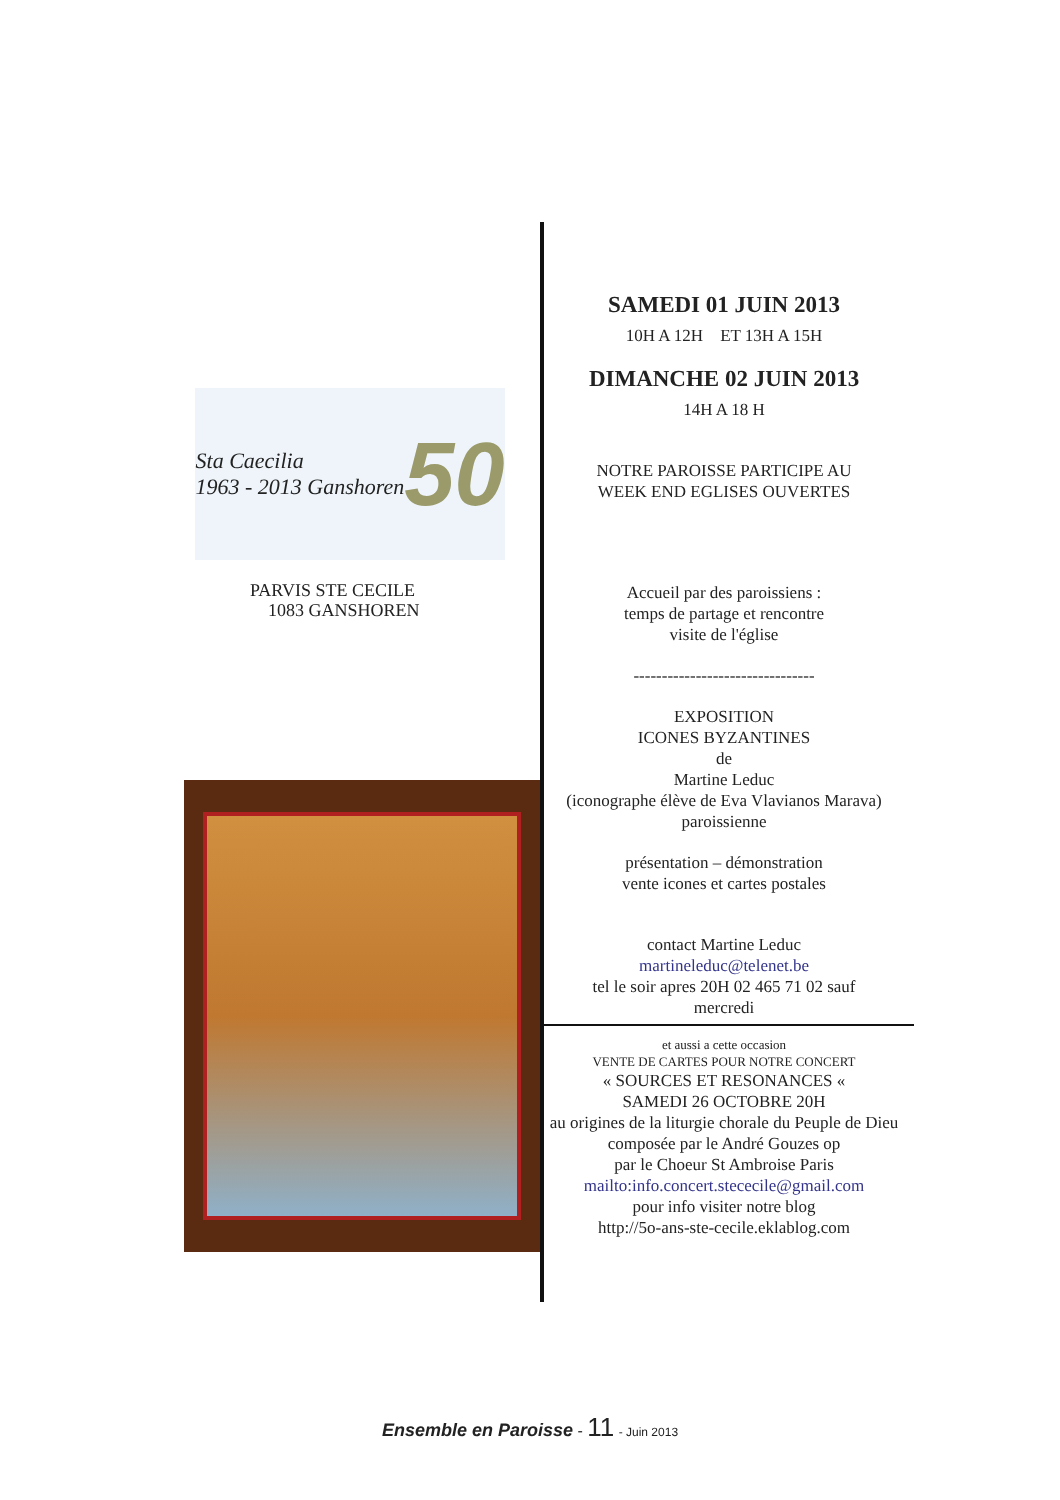Sta Caecilia
1963 - 2013 Ganshoren 50
PARVIS STE CECILE
1083 GANSHOREN
SAMEDI 01 JUIN 2013
10H A 12H ET 13H A 15H
DIMANCHE 02 JUIN 2013
14H A 18 H
NOTRE PAROISSE PARTICIPE AU
WEEK END EGLISES OUVERTES
Accueil par des paroissiens :
temps de partage et rencontre
visite de l'église
--------------------------------
EXPOSITION
ICONES BYZANTINES
de
Martine Leduc
(iconographe élève de Eva Vlavianos Marava)
paroissienne
présentation – démonstration
vente icones et cartes postales
contact Martine Leduc
martineleduc@telenet.be
tel le soir apres 20H 02 465 71 02 sauf
mercredi
et aussi a cette occasion
VENTE DE CARTES POUR NOTRE CONCERT
« SOURCES ET RESONANCES «
SAMEDI 26 OCTOBRE 20H
au origines de la liturgie chorale du Peuple de Dieu composée par le André Gouzes op
par le Choeur St Ambroise Paris
mailto:info.concert.stececile@gmail.com
pour info visiter notre blog
http://5o-ans-ste-cecile.eklablog.com
Ensemble en Paroisse - 11 - Juin 2013